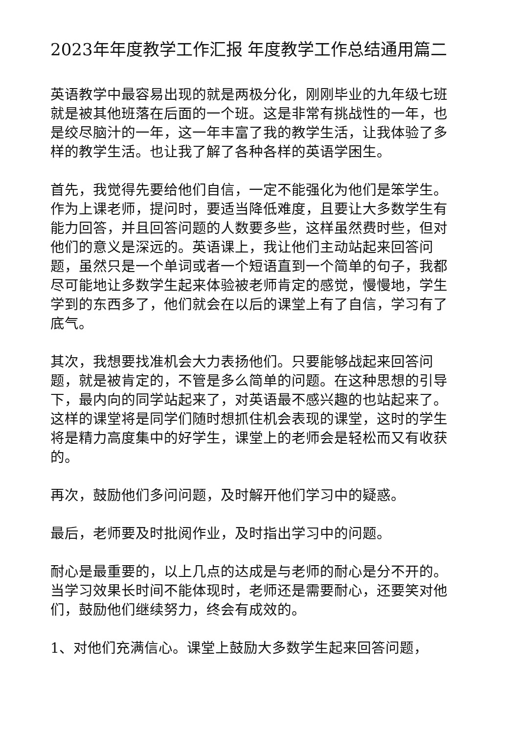2023年年度教学工作汇报 年度教学工作总结通用篇二
英语教学中最容易出现的就是两极分化，刚刚毕业的九年级七班就是被其他班落在后面的一个班。这是非常有挑战性的一年，也是绞尽脑汁的一年，这一年丰富了我的教学生活，让我体验了多样的教学生活。也让我了解了各种各样的英语学困生。
首先，我觉得先要给他们自信，一定不能强化为他们是笨学生。作为上课老师，提问时，要适当降低难度，且要让大多数学生有能力回答，并且回答问题的人数要多些，这样虽然费时些，但对他们的意义是深远的。英语课上，我让他们主动站起来回答问题，虽然只是一个单词或者一个短语直到一个简单的句子，我都尽可能地让多数学生起来体验被老师肯定的感觉，慢慢地，学生学到的东西多了，他们就会在以后的课堂上有了自信，学习有了底气。
其次，我想要找准机会大力表扬他们。只要能够战起来回答问题，就是被肯定的，不管是多么简单的问题。在这种思想的引导下，最内向的同学站起来了，对英语最不感兴趣的也站起来了。这样的课堂将是同学们随时想抓住机会表现的课堂，这时的学生将是精力高度集中的好学生，课堂上的老师会是轻松而又有收获的。
再次，鼓励他们多问问题，及时解开他们学习中的疑惑。
最后，老师要及时批阅作业，及时指出学习中的问题。
耐心是最重要的，以上几点的达成是与老师的耐心是分不开的。当学习效果长时间不能体现时，老师还是需要耐心，还要笑对他们，鼓励他们继续努力，终会有成效的。
1、对他们充满信心。课堂上鼓励大多数学生起来回答问题，